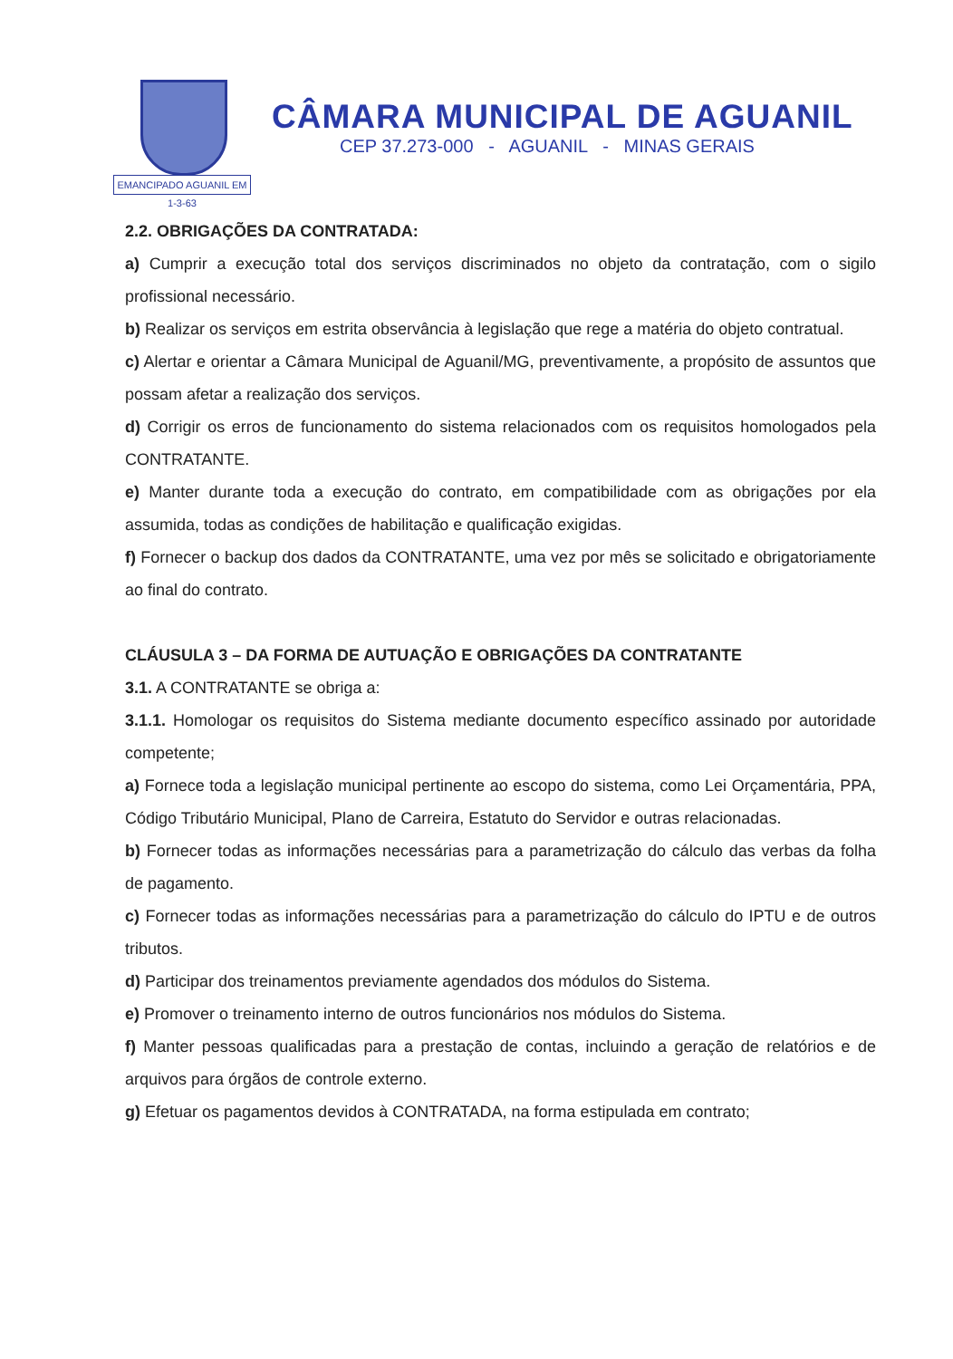EMANCIPADO AGUANIL EM 1-3-63
CÂMARA MUNICIPAL DE AGUANIL
CEP 37.273-000 - AGUANIL - MINAS GERAIS
2.2. OBRIGAÇÕES DA CONTRATADA:
a) Cumprir a execução total dos serviços discriminados no objeto da contratação, com o sigilo profissional necessário.
b) Realizar os serviços em estrita observância à legislação que rege a matéria do objeto contratual.
c) Alertar e orientar a Câmara Municipal de Aguanil/MG, preventivamente, a propósito de assuntos que possam afetar a realização dos serviços.
d) Corrigir os erros de funcionamento do sistema relacionados com os requisitos homologados pela CONTRATANTE.
e) Manter durante toda a execução do contrato, em compatibilidade com as obrigações por ela assumida, todas as condições de habilitação e qualificação exigidas.
f) Fornecer o backup dos dados da CONTRATANTE, uma vez por mês se solicitado e obrigatoriamente ao final do contrato.
CLÁUSULA 3 – DA FORMA DE AUTUAÇÃO E OBRIGAÇÕES DA CONTRATANTE
3.1. A CONTRATANTE se obriga a:
3.1.1. Homologar os requisitos do Sistema mediante documento específico assinado por autoridade competente;
a) Fornece toda a legislação municipal pertinente ao escopo do sistema, como Lei Orçamentária, PPA, Código Tributário Municipal, Plano de Carreira, Estatuto do Servidor e outras relacionadas.
b) Fornecer todas as informações necessárias para a parametrização do cálculo das verbas da folha de pagamento.
c) Fornecer todas as informações necessárias para a parametrização do cálculo do IPTU e de outros tributos.
d) Participar dos treinamentos previamente agendados dos módulos do Sistema.
e) Promover o treinamento interno de outros funcionários nos módulos do Sistema.
f) Manter pessoas qualificadas para a prestação de contas, incluindo a geração de relatórios e de arquivos para órgãos de controle externo.
g) Efetuar os pagamentos devidos à CONTRATADA, na forma estipulada em contrato;